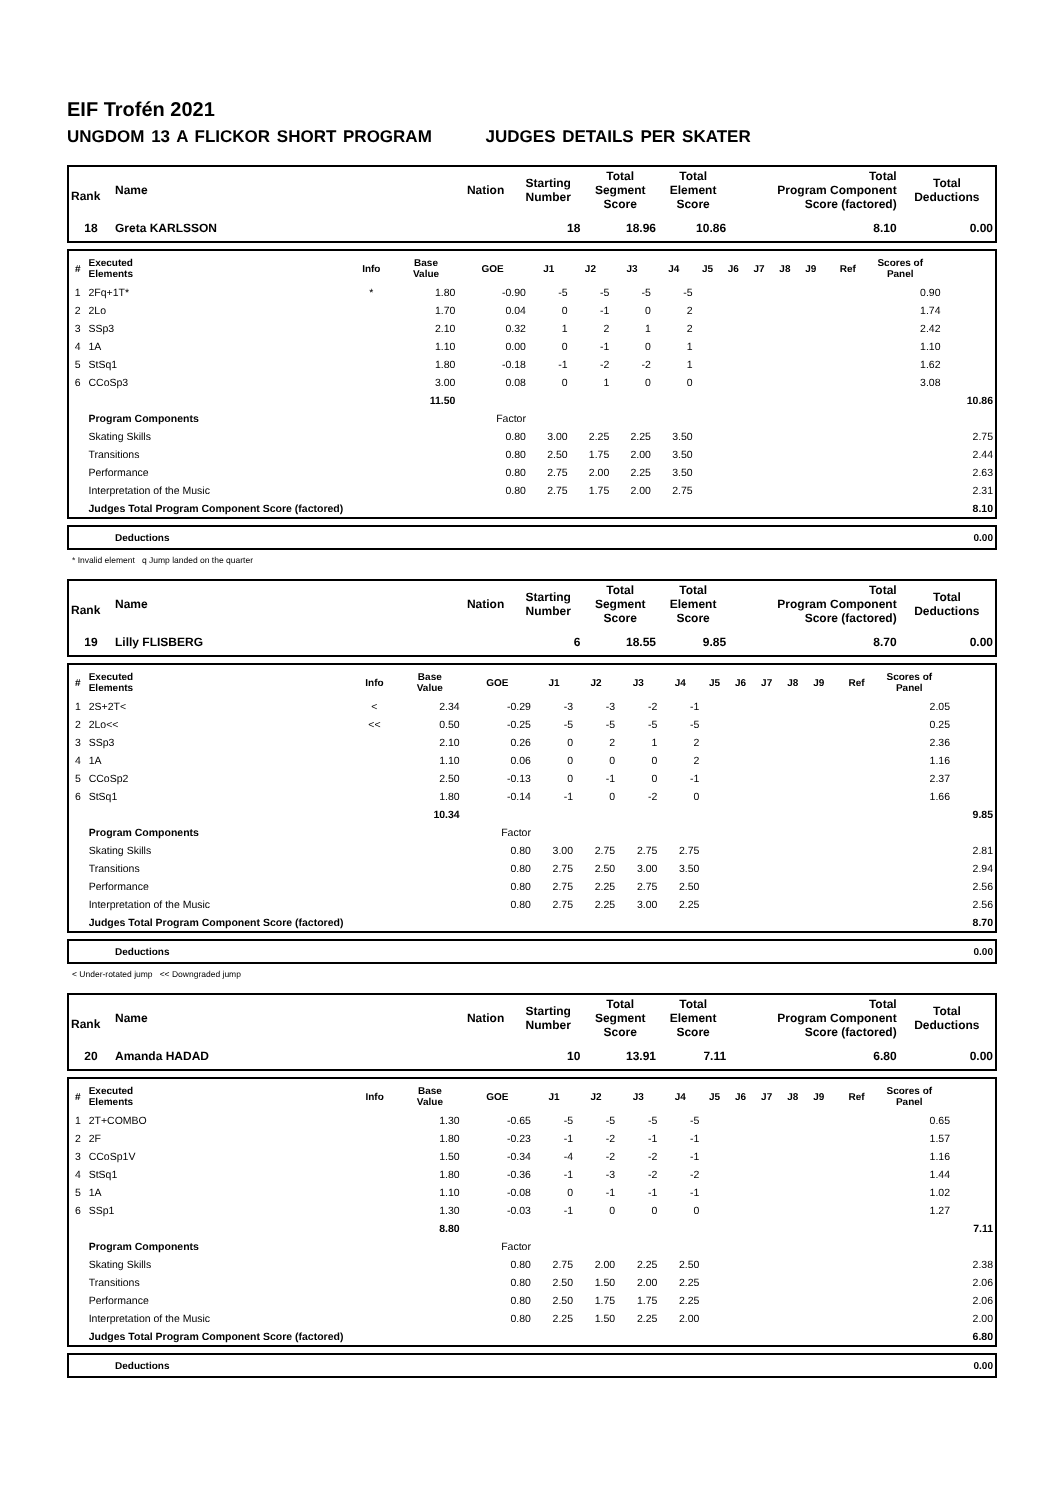EIF Trofén 2021
UNGDOM 13 A FLICKOR SHORT PROGRAM JUDGES DETAILS PER SKATER
| Rank | Name | Nation | Starting Number | Total Segment Score | Total Element Score | Total Program Component Score (factored) | Total Deductions |
| --- | --- | --- | --- | --- | --- | --- | --- |
| 18 | Greta KARLSSON | | 18 | 18.96 | 10.86 | 8.10 | 0.00 |
| # | Executed Elements | Info | Base Value | GOE | J1 | J2 | J3 | J4 | J5 | J6 | J7 | J8 | J9 | Ref | Scores of Panel | |
| --- | --- | --- | --- | --- | --- | --- | --- | --- | --- | --- | --- | --- | --- | --- | --- | --- |
| 1 | 2Fq+1T* | * | 1.80 | -0.90 | -5 | -5 | -5 | -5 | | | | | | | 0.90 | |
| 2 | 2Lo | | 1.70 | 0.04 | 0 | -1 | 0 | 2 | | | | | | | 1.74 | |
| 3 | SSp3 | | 2.10 | 0.32 | 1 | 2 | 1 | 2 | | | | | | | 2.42 | |
| 4 | 1A | | 1.10 | 0.00 | 0 | -1 | 0 | 1 | | | | | | | 1.10 | |
| 5 | StSq1 | | 1.80 | -0.18 | -1 | -2 | -2 | 1 | | | | | | | 1.62 | |
| 6 | CCoSp3 | | 3.00 | 0.08 | 0 | 1 | 0 | 0 | | | | | | | 3.08 | |
| | | | 11.50 | | | | | | | | | | | | | 10.86 |
| | Program Components | | | Factor | | | | | | | | | | | | |
| | Skating Skills | | | 0.80 | 3.00 | 2.25 | 2.25 | 3.50 | | | | | | | | 2.75 |
| | Transitions | | | 0.80 | 2.50 | 1.75 | 2.00 | 3.50 | | | | | | | | 2.44 |
| | Performance | | | 0.80 | 2.75 | 2.00 | 2.25 | 3.50 | | | | | | | | 2.63 |
| | Interpretation of the Music | | | 0.80 | 2.75 | 1.75 | 2.00 | 2.75 | | | | | | | | 2.31 |
| | Judges Total Program Component Score (factored) | | | | | | | | | | | | | | | 8.10 |
| | Deductions | 0.00 |
* Invalid element q Jump landed on the quarter
| Rank | Name | Nation | Starting Number | Total Segment Score | Total Element Score | Total Program Component Score (factored) | Total Deductions |
| --- | --- | --- | --- | --- | --- | --- | --- |
| 19 | Lilly FLISBERG | | 6 | 18.55 | 9.85 | 8.70 | 0.00 |
| # | Executed Elements | Info | Base Value | GOE | J1 | J2 | J3 | J4 | J5 | J6 | J7 | J8 | J9 | Ref | Scores of Panel | |
| --- | --- | --- | --- | --- | --- | --- | --- | --- | --- | --- | --- | --- | --- | --- | --- | --- |
| 1 | 2S+2T< | < | 2.34 | -0.29 | -3 | -3 | -2 | -1 | | | | | | | 2.05 | |
| 2 | 2Lo<< | << | 0.50 | -0.25 | -5 | -5 | -5 | -5 | | | | | | | 0.25 | |
| 3 | SSp3 | | 2.10 | 0.26 | 0 | 2 | 1 | 2 | | | | | | | 2.36 | |
| 4 | 1A | | 1.10 | 0.06 | 0 | 0 | 0 | 2 | | | | | | | 1.16 | |
| 5 | CCoSp2 | | 2.50 | -0.13 | 0 | -1 | 0 | -1 | | | | | | | 2.37 | |
| 6 | StSq1 | | 1.80 | -0.14 | -1 | 0 | -2 | 0 | | | | | | | 1.66 | |
| | | | 10.34 | | | | | | | | | | | | | 9.85 |
| | Program Components | | | Factor | | | | | | | | | | | | |
| | Skating Skills | | | 0.80 | 3.00 | 2.75 | 2.75 | 2.75 | | | | | | | | 2.81 |
| | Transitions | | | 0.80 | 2.75 | 2.50 | 3.00 | 3.50 | | | | | | | | 2.94 |
| | Performance | | | 0.80 | 2.75 | 2.25 | 2.75 | 2.50 | | | | | | | | 2.56 |
| | Interpretation of the Music | | | 0.80 | 2.75 | 2.25 | 3.00 | 2.25 | | | | | | | | 2.56 |
| | Judges Total Program Component Score (factored) | | | | | | | | | | | | | | | 8.70 |
| | Deductions | 0.00 |
< Under-rotated jump << Downgraded jump
| Rank | Name | Nation | Starting Number | Total Segment Score | Total Element Score | Total Program Component Score (factored) | Total Deductions |
| --- | --- | --- | --- | --- | --- | --- | --- |
| 20 | Amanda HADAD | | 10 | 13.91 | 7.11 | 6.80 | 0.00 |
| # | Executed Elements | Info | Base Value | GOE | J1 | J2 | J3 | J4 | J5 | J6 | J7 | J8 | J9 | Ref | Scores of Panel | |
| --- | --- | --- | --- | --- | --- | --- | --- | --- | --- | --- | --- | --- | --- | --- | --- | --- |
| 1 | 2T+COMBO | | 1.30 | -0.65 | -5 | -5 | -5 | -5 | | | | | | | 0.65 | |
| 2 | 2F | | 1.80 | -0.23 | -1 | -2 | -1 | -1 | | | | | | | 1.57 | |
| 3 | CCoSp1V | | 1.50 | -0.34 | -4 | -2 | -2 | -1 | | | | | | | 1.16 | |
| 4 | StSq1 | | 1.80 | -0.36 | -1 | -3 | -2 | -2 | | | | | | | 1.44 | |
| 5 | 1A | | 1.10 | -0.08 | 0 | -1 | -1 | -1 | | | | | | | 1.02 | |
| 6 | SSp1 | | 1.30 | -0.03 | -1 | 0 | 0 | 0 | | | | | | | 1.27 | |
| | | | 8.80 | | | | | | | | | | | | | 7.11 |
| | Program Components | | | Factor | | | | | | | | | | | | |
| | Skating Skills | | | 0.80 | 2.75 | 2.00 | 2.25 | 2.50 | | | | | | | | 2.38 |
| | Transitions | | | 0.80 | 2.50 | 1.50 | 2.00 | 2.25 | | | | | | | | 2.06 |
| | Performance | | | 0.80 | 2.50 | 1.75 | 1.75 | 2.25 | | | | | | | | 2.06 |
| | Interpretation of the Music | | | 0.80 | 2.25 | 1.50 | 2.25 | 2.00 | | | | | | | | 2.00 |
| | Judges Total Program Component Score (factored) | | | | | | | | | | | | | | | 6.80 |
| | Deductions | 0.00 |